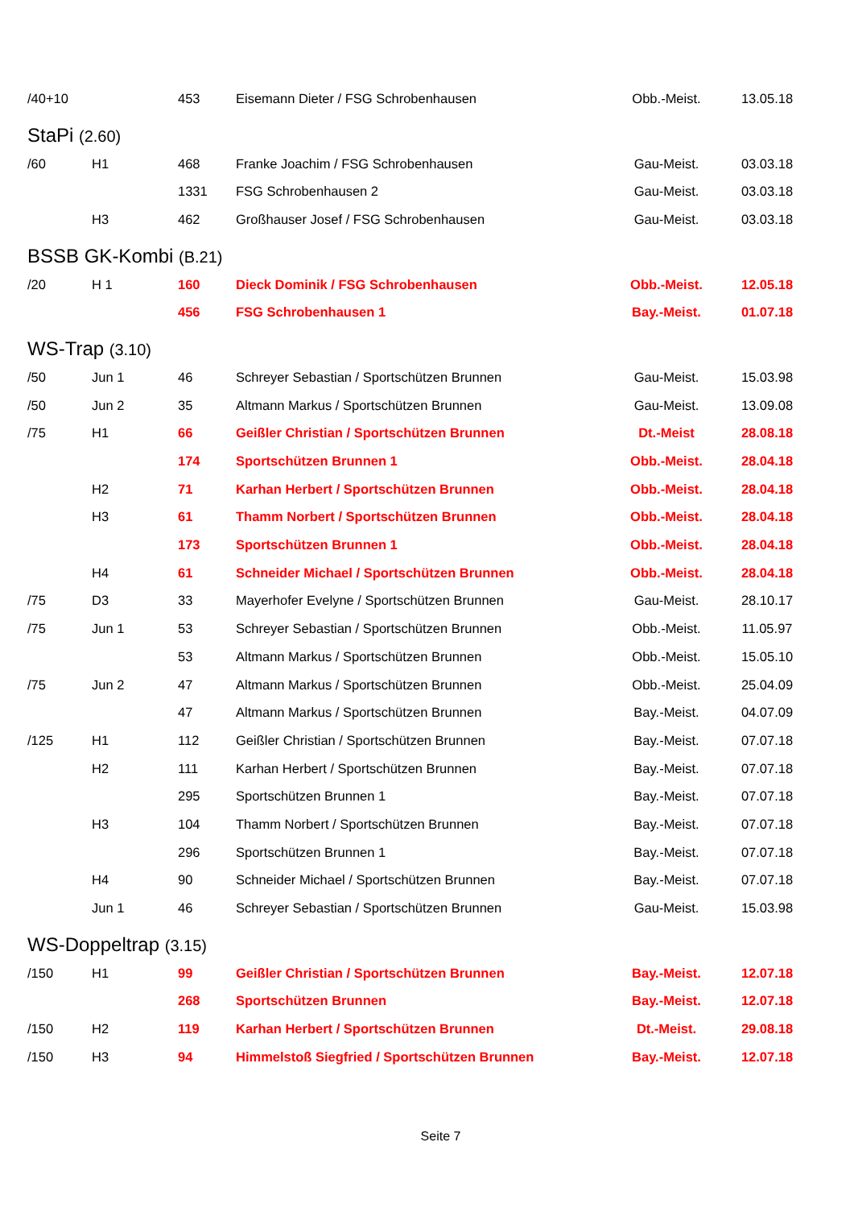| /40+10 | | 453 | Eisemann Dieter / FSG Schrobenhausen | Obb.-Meist. | 13.05.18 |
StaPi (2.60)
| /60 | H1 | 468 | Franke Joachim / FSG Schrobenhausen | Gau-Meist. | 03.03.18 |
| | | 1331 | FSG Schrobenhausen 2 | Gau-Meist. | 03.03.18 |
| | H3 | 462 | Großhauser Josef / FSG Schrobenhausen | Gau-Meist. | 03.03.18 |
BSSB GK-Kombi (B.21)
| /20 | H 1 | 160 | Dieck Dominik / FSG Schrobenhausen | Obb.-Meist. | 12.05.18 |
| | | 456 | FSG Schrobenhausen 1 | Bay.-Meist. | 01.07.18 |
WS-Trap (3.10)
| /50 | Jun 1 | 46 | Schreyer Sebastian / Sportschützen Brunnen | Gau-Meist. | 15.03.98 |
| /50 | Jun 2 | 35 | Altmann Markus / Sportschützen Brunnen | Gau-Meist. | 13.09.08 |
| /75 | H1 | 66 | Geißler Christian / Sportschützen Brunnen | Dt.-Meist | 28.08.18 |
| | | 174 | Sportschützen Brunnen 1 | Obb.-Meist. | 28.04.18 |
| | H2 | 71 | Karhan Herbert / Sportschützen Brunnen | Obb.-Meist. | 28.04.18 |
| | H3 | 61 | Thamm Norbert / Sportschützen Brunnen | Obb.-Meist. | 28.04.18 |
| | | 173 | Sportschützen Brunnen 1 | Obb.-Meist. | 28.04.18 |
| | H4 | 61 | Schneider Michael / Sportschützen Brunnen | Obb.-Meist. | 28.04.18 |
| /75 | D3 | 33 | Mayerhofer Evelyne / Sportschützen Brunnen | Gau-Meist. | 28.10.17 |
| /75 | Jun 1 | 53 | Schreyer Sebastian / Sportschützen Brunnen | Obb.-Meist. | 11.05.97 |
| | | 53 | Altmann Markus / Sportschützen Brunnen | Obb.-Meist. | 15.05.10 |
| /75 | Jun 2 | 47 | Altmann Markus / Sportschützen Brunnen | Obb.-Meist. | 25.04.09 |
| | | 47 | Altmann Markus / Sportschützen Brunnen | Bay.-Meist. | 04.07.09 |
| /125 | H1 | 112 | Geißler Christian / Sportschützen Brunnen | Bay.-Meist. | 07.07.18 |
| | H2 | 111 | Karhan Herbert / Sportschützen Brunnen | Bay.-Meist. | 07.07.18 |
| | | 295 | Sportschützen Brunnen 1 | Bay.-Meist. | 07.07.18 |
| | H3 | 104 | Thamm Norbert / Sportschützen Brunnen | Bay.-Meist. | 07.07.18 |
| | | 296 | Sportschützen Brunnen 1 | Bay.-Meist. | 07.07.18 |
| | H4 | 90 | Schneider Michael / Sportschützen Brunnen | Bay.-Meist. | 07.07.18 |
| | Jun 1 | 46 | Schreyer Sebastian / Sportschützen Brunnen | Gau-Meist. | 15.03.98 |
WS-Doppeltrap (3.15)
| /150 | H1 | 99 | Geißler Christian / Sportschützen Brunnen | Bay.-Meist. | 12.07.18 |
| | | 268 | Sportschützen Brunnen | Bay.-Meist. | 12.07.18 |
| /150 | H2 | 119 | Karhan Herbert / Sportschützen Brunnen | Dt.-Meist. | 29.08.18 |
| /150 | H3 | 94 | Himmelstoß Siegfried / Sportschützen Brunnen | Bay.-Meist. | 12.07.18 |
Seite 7